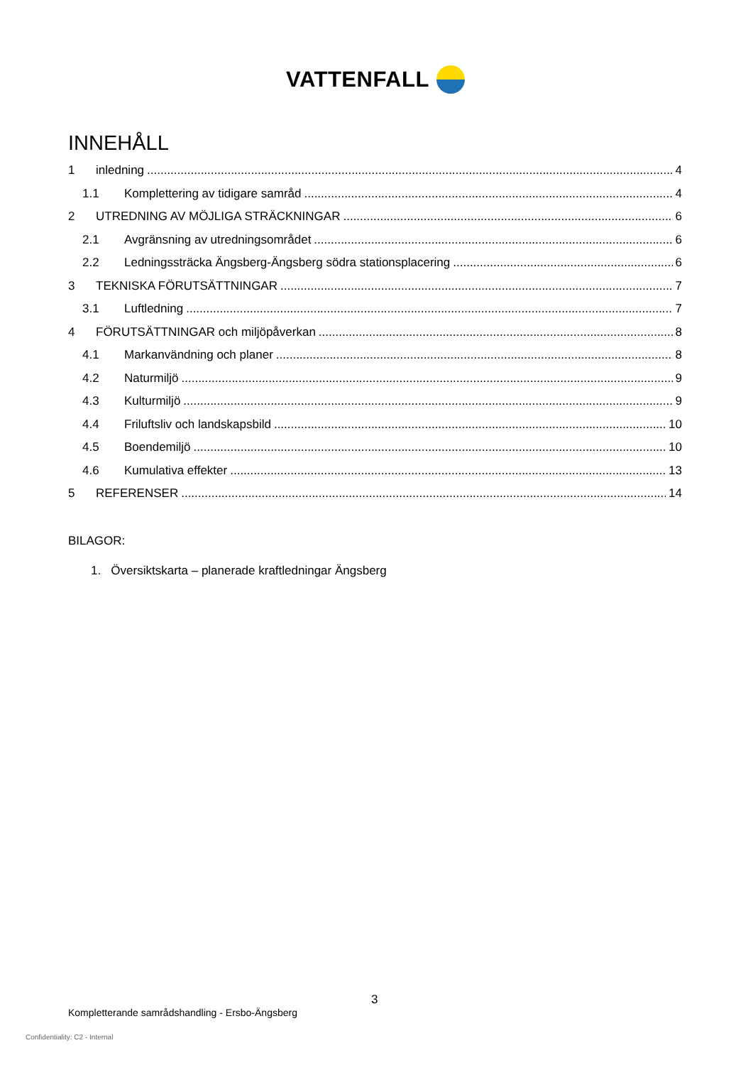VATTENFALL
INNEHÅLL
1 inledning 4
1.1 Komplettering av tidigare samråd 4
2 UTREDNING AV MÖJLIGA STRÄCKNINGAR 6
2.1 Avgränsning av utredningsområdet 6
2.2 Ledningssträcka Ängsberg-Ängsberg södra stationsplacering 6
3 TEKNISKA FÖRUTSÄTTNINGAR 7
3.1 Luftledning 7
4 FÖRUTSÄTTNINGAR och miljöpåverkan 8
4.1 Markanvändning och planer 8
4.2 Naturmiljö 9
4.3 Kulturmiljö 9
4.4 Friluftsliv och landskapsbild 10
4.5 Boendemiljö 10
4.6 Kumulativa effekter 13
5 REFERENSER 14
BILAGOR:
1. Översiktskarta – planerade kraftledningar Ängsberg
3
Kompletterande samrådshandling - Ersbo-Ängsberg
Confidentiality: C2 - Internal